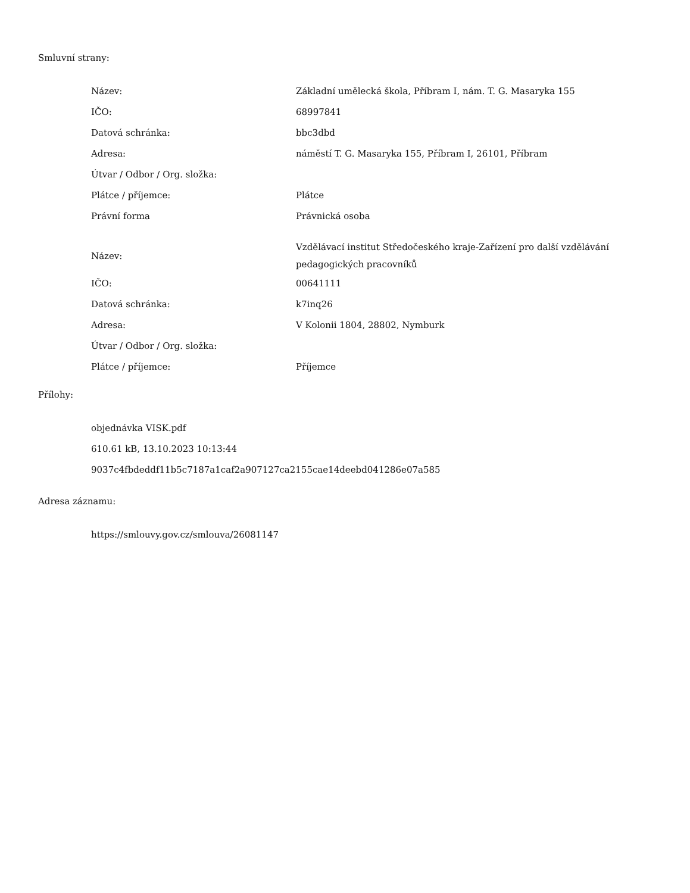Smluvní strany:
| Název: | Základní umělecká škola, Příbram I, nám. T. G. Masaryka 155 |
| IČO: | 68997841 |
| Datová schránka: | bbc3dbd |
| Adresa: | náměstí T. G. Masaryka 155, Příbram I, 26101, Příbram |
| Útvar / Odbor / Org. složka: | |
| Plátce / příjemce: | Plátce |
| Právní forma | Právnická osoba |
| Název: | Vzdělávací institut Středočeského kraje-Zařízení pro další vzdělávání pedagogických pracovníků |
| IČO: | 00641111 |
| Datová schránka: | k7inq26 |
| Adresa: | V Kolonii 1804, 28802, Nymburk |
| Útvar / Odbor / Org. složka: | |
| Plátce / příjemce: | Příjemce |
Přílohy:
objednávka VISK.pdf
610.61 kB, 13.10.2023 10:13:44
9037c4fbdeddf11b5c7187a1caf2a907127ca2155cae14deebd041286e07a585
Adresa záznamu:
https://smlouvy.gov.cz/smlouva/26081147